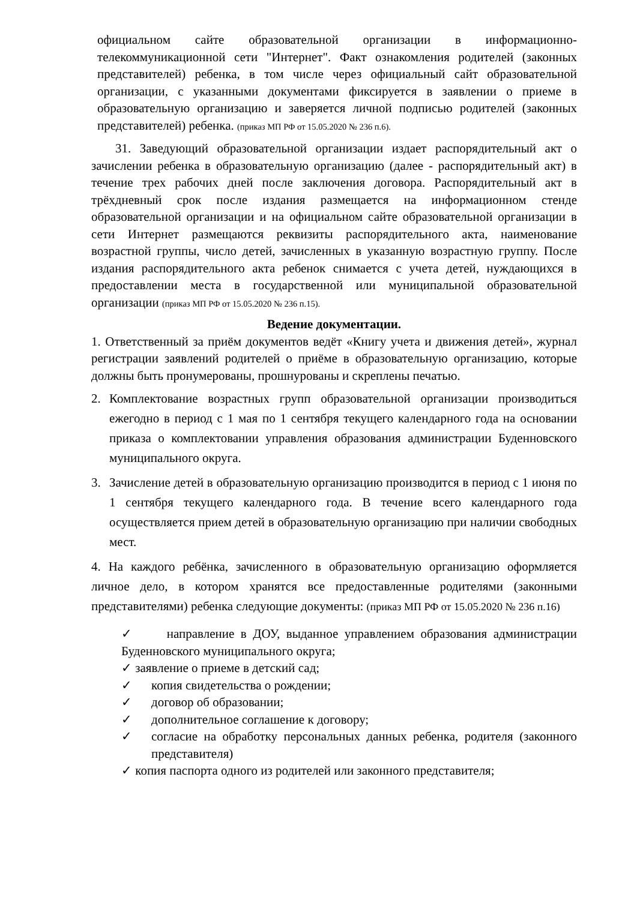официальном сайте образовательной организации в информационно-телекоммуникационной сети "Интернет". Факт ознакомления родителей (законных представителей) ребенка, в том числе через официальный сайт образовательной организации, с указанными документами фиксируется в заявлении о приеме в образовательную организацию и заверяется личной подписью родителей (законных представителей) ребенка. (приказ МП РФ от 15.05.2020 № 236 п.6).
31. Заведующий образовательной организации издает распорядительный акт о зачислении ребенка в образовательную организацию (далее - распорядительный акт) в течение трех рабочих дней после заключения договора. Распорядительный акт в трёхдневный срок после издания размещается на информационном стенде образовательной организации и на официальном сайте образовательной организации в сети Интернет размещаются реквизиты распорядительного акта, наименование возрастной группы, число детей, зачисленных в указанную возрастную группу. После издания распорядительного акта ребенок снимается с учета детей, нуждающихся в предоставлении места в государственной или муниципальной образовательной организации (приказ МП РФ от 15.05.2020 № 236 п.15).
Ведение документации.
1. Ответственный за приём документов ведёт «Книгу учета и движения детей», журнал регистрации заявлений родителей о приёме в образовательную организацию, которые должны быть пронумерованы, прошнурованы и скреплены печатью.
2. Комплектование возрастных групп образовательной организации производиться ежегодно в период с 1 мая по 1 сентября текущего календарного года на основании приказа о комплектовании управления образования администрации Буденновского муниципального округа.
3. Зачисление детей в образовательную организацию производится в период с 1 июня по 1 сентября текущего календарного года. В течение всего календарного года осуществляется прием детей в образовательную организацию при наличии свободных мест.
4. На каждого ребёнка, зачисленного в образовательную организацию оформляется личное дело, в котором хранятся все предоставленные родителями (законными представителями) ребенка следующие документы: (приказ МП РФ от 15.05.2020 № 236 п.16)
✓ направление в ДОУ, выданное управлением образования администрации Буденновского муниципального округа;
✓ заявление о приеме в детский сад;
✓ копия свидетельства о рождении;
✓ договор об образовании;
✓ дополнительное соглашение к договору;
✓ согласие на обработку персональных данных ребенка, родителя (законного представителя)
✓ копия паспорта одного из родителей или законного представителя;